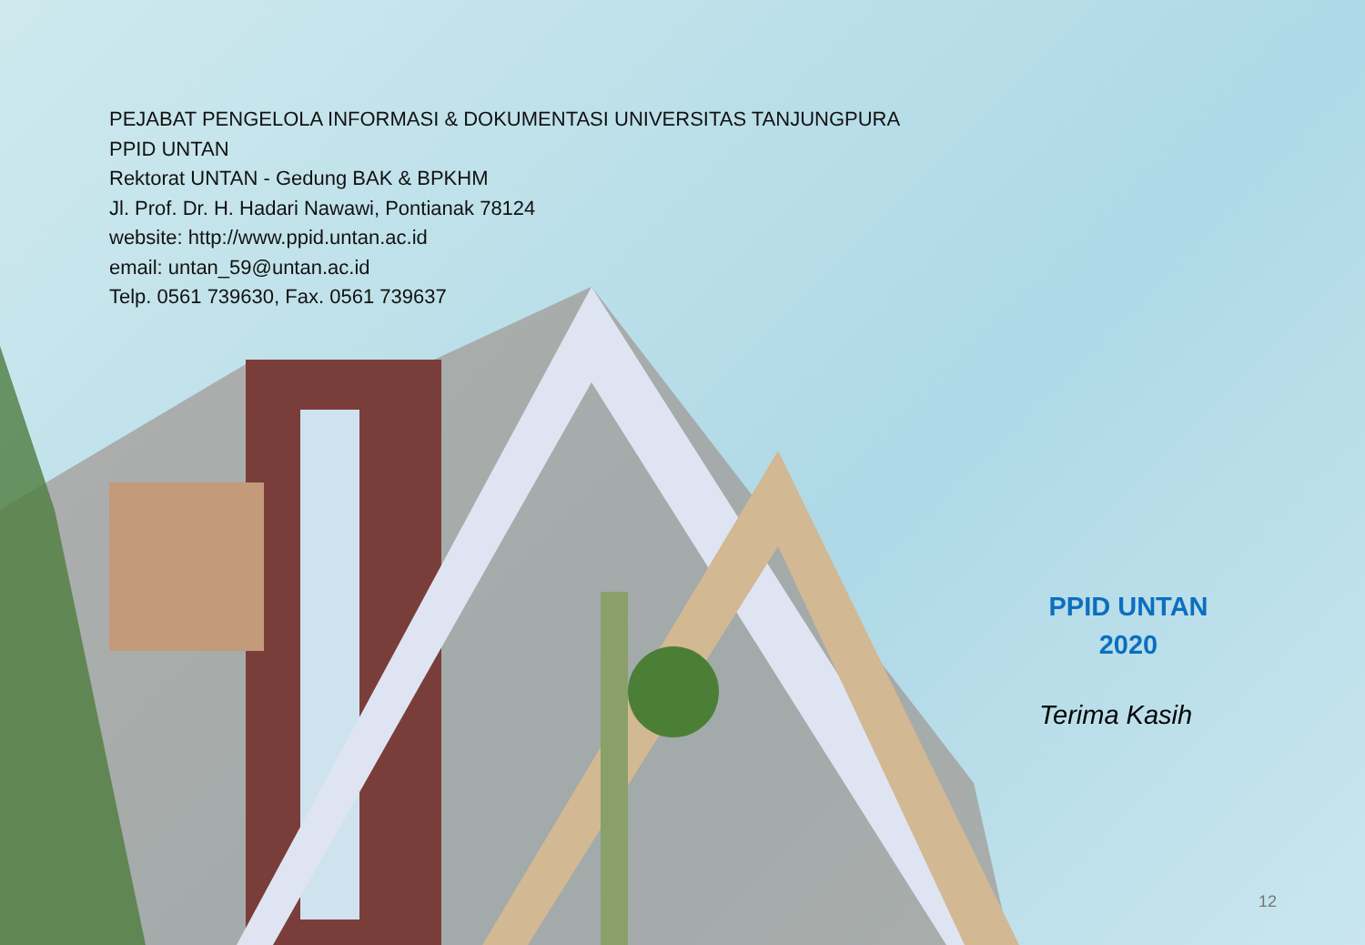PEJABAT PENGELOLA INFORMASI & DOKUMENTASI UNIVERSITAS TANJUNGPURA
PPID UNTAN
Rektorat UNTAN - Gedung BAK & BPKHM
Jl. Prof. Dr. H. Hadari Nawawi, Pontianak 78124
website: http://www.ppid.untan.ac.id
email: untan_59@untan.ac.id
Telp. 0561 739630, Fax. 0561 739637
PPID UNTAN
2020
Terima Kasih
12